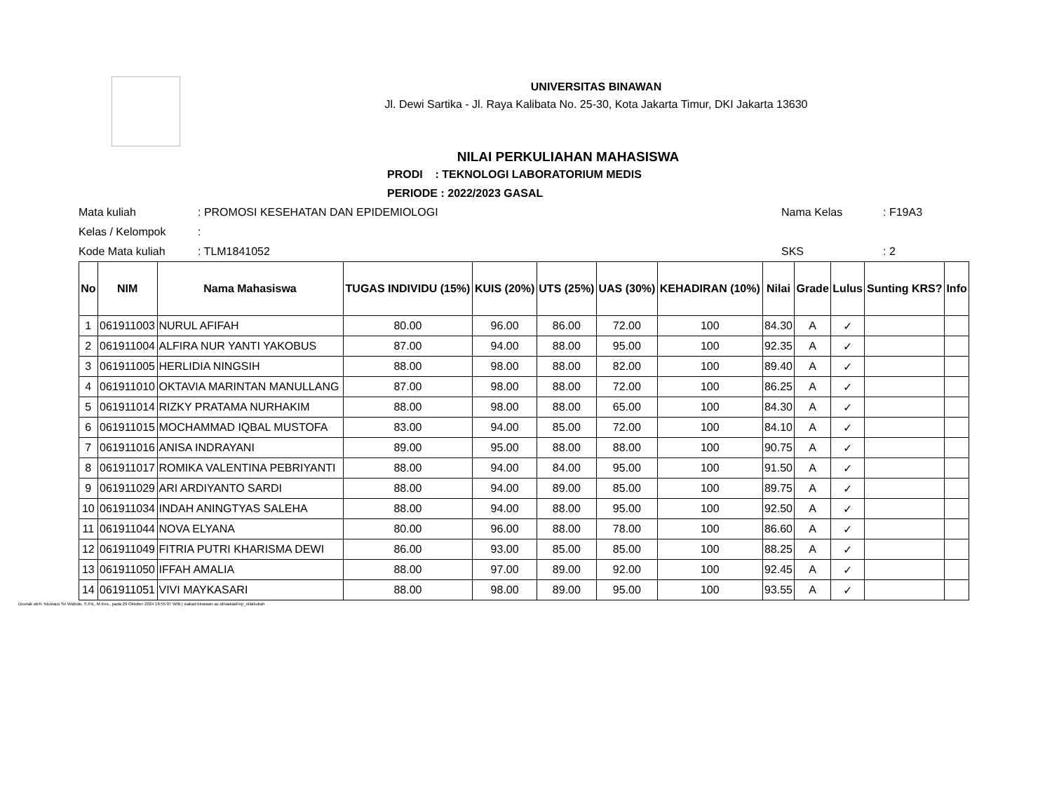UNIVERSITAS BINAWAN
Jl. Dewi Sartika - Jl. Raya Kalibata No. 25-30, Kota Jakarta Timur, DKI Jakarta 13630
NILAI PERKULIAHAN MAHASISWA
PRODI : TEKNOLOGI LABORATORIUM MEDIS
PERIODE : 2022/2023 GASAL
| Mata kuliah | : PROMOSI KESEHATAN DAN EPIDEMIOLOGI | Nama Kelas | : F19A3 |
| Kelas / Kelompok | : | | |
| Kode Mata kuliah | : TLM1841052 | SKS | : 2 |
| No | NIM | Nama Mahasiswa | TUGAS INDIVIDU (15%) | KUIS (20%) | UTS (25%) | UAS (30%) | KEHADIRAN (10%) | Nilai | Grade | Lulus | Sunting KRS? | Info |
| --- | --- | --- | --- | --- | --- | --- | --- | --- | --- | --- | --- | --- |
| 1 | 061911003 | NURUL AFIFAH | 80.00 | 96.00 | 86.00 | 72.00 | 100 | 84.30 | A | ✓ | | |
| 2 | 061911004 | ALFIRA NUR YANTI YAKOBUS | 87.00 | 94.00 | 88.00 | 95.00 | 100 | 92.35 | A | ✓ | | |
| 3 | 061911005 | HERLIDIA NINGSIH | 88.00 | 98.00 | 88.00 | 82.00 | 100 | 89.40 | A | ✓ | | |
| 4 | 061911010 | OKTAVIA MARINTAN MANULLANG | 87.00 | 98.00 | 88.00 | 72.00 | 100 | 86.25 | A | ✓ | | |
| 5 | 061911014 | RIZKY PRATAMA NURHAKIM | 88.00 | 98.00 | 88.00 | 65.00 | 100 | 84.30 | A | ✓ | | |
| 6 | 061911015 | MOCHAMMAD IQBAL MUSTOFA | 83.00 | 94.00 | 85.00 | 72.00 | 100 | 84.10 | A | ✓ | | |
| 7 | 061911016 | ANISA INDRAYANI | 89.00 | 95.00 | 88.00 | 88.00 | 100 | 90.75 | A | ✓ | | |
| 8 | 061911017 | ROMIKA VALENTINA PEBRIYANTI | 88.00 | 94.00 | 84.00 | 95.00 | 100 | 91.50 | A | ✓ | | |
| 9 | 061911029 | ARI ARDIYANTO SARDI | 88.00 | 94.00 | 89.00 | 85.00 | 100 | 89.75 | A | ✓ | | |
| 10 | 061911034 | INDAH ANINGTYAS SALEHA | 88.00 | 94.00 | 88.00 | 95.00 | 100 | 92.50 | A | ✓ | | |
| 11 | 061911044 | NOVA ELYANA | 80.00 | 96.00 | 88.00 | 78.00 | 100 | 86.60 | A | ✓ | | |
| 12 | 061911049 | FITRIA PUTRI KHARISMA DEWI | 86.00 | 93.00 | 85.00 | 85.00 | 100 | 88.25 | A | ✓ | | |
| 13 | 061911050 | IFFAH AMALIA | 88.00 | 97.00 | 89.00 | 92.00 | 100 | 92.45 | A | ✓ | | |
| 14 | 061911051 | VIVI MAYKASARI | 88.00 | 98.00 | 89.00 | 95.00 | 100 | 93.55 | A | ✓ | | |
Dicetak oleh: Nicolaus Sri Widodo, S.Pd., M.Kes., pada 29 Oktober 2024 16:55:07 WIB | siakad.binawan.ac.id/siakad/rep_nilaikuliah